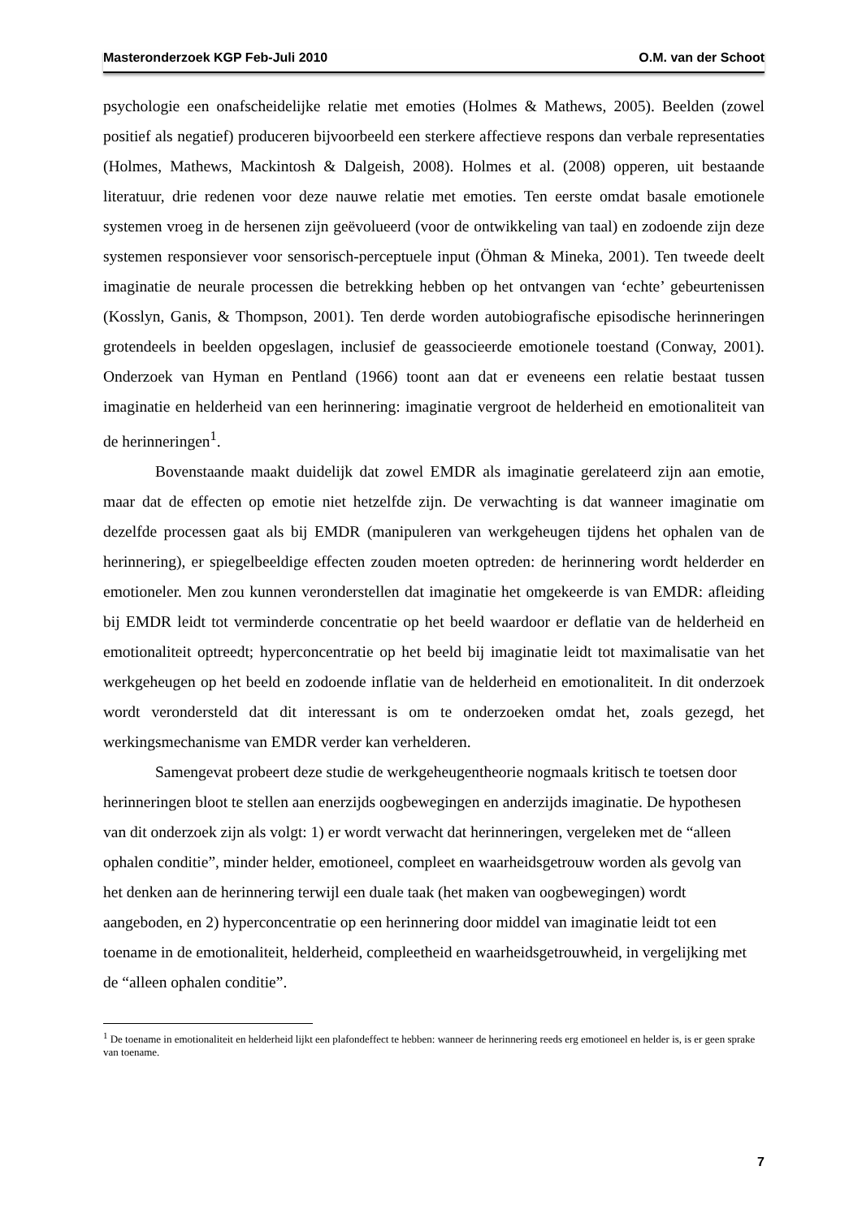Masteronderzoek KGP Feb-Juli 2010 O.M. van der Schoot
psychologie een onafscheidelijke relatie met emoties (Holmes & Mathews, 2005). Beelden (zowel positief als negatief) produceren bijvoorbeeld een sterkere affectieve respons dan verbale representaties (Holmes, Mathews, Mackintosh & Dalgeish, 2008). Holmes et al. (2008) opperen, uit bestaande literatuur, drie redenen voor deze nauwe relatie met emoties. Ten eerste omdat basale emotionele systemen vroeg in de hersenen zijn geëvolueerd (voor de ontwikkeling van taal) en zodoende zijn deze systemen responsiever voor sensorisch-perceptuele input (Öhman & Mineka, 2001). Ten tweede deelt imaginatie de neurale processen die betrekking hebben op het ontvangen van ‘echte’ gebeurtenissen (Kosslyn, Ganis, & Thompson, 2001). Ten derde worden autobiografische episodische herinneringen grotendeels in beelden opgeslagen, inclusief de geassocieerde emotionele toestand (Conway, 2001). Onderzoek van Hyman en Pentland (1966) toont aan dat er eveneens een relatie bestaat tussen imaginatie en helderheid van een herinnering: imaginatie vergroot de helderheid en emotionaliteit van de herinneringen<sup>1</sup>.
Bovenstaande maakt duidelijk dat zowel EMDR als imaginatie gerelateerd zijn aan emotie, maar dat de effecten op emotie niet hetzelfde zijn. De verwachting is dat wanneer imaginatie om dezelfde processen gaat als bij EMDR (manipuleren van werkgeheugen tijdens het ophalen van de herinnering), er spiegelbeeldige effecten zouden moeten optreden: de herinnering wordt helderder en emotioneler. Men zou kunnen veronderstellen dat imaginatie het omgekeerde is van EMDR: afleiding bij EMDR leidt tot verminderde concentratie op het beeld waardoor er deflatie van de helderheid en emotionaliteit optreedt; hyperconcentratie op het beeld bij imaginatie leidt tot maximalisatie van het werkgeheugen op het beeld en zodoende inflatie van de helderheid en emotionaliteit. In dit onderzoek wordt verondersteld dat dit interessant is om te onderzoeken omdat het, zoals gezegd, het werkingsmechanisme van EMDR verder kan verhelderen.
Samengevat probeert deze studie de werkgeheugentheorie nogmaals kritisch te toetsen door herinneringen bloot te stellen aan enerzijds oogbewegingen en anderzijds imaginatie. De hypothesen van dit onderzoek zijn als volgt: 1) er wordt verwacht dat herinneringen, vergeleken met de “alleen ophalen conditie”, minder helder, emotioneel, compleet en waarheidsgetrouw worden als gevolg van het denken aan de herinnering terwijl een duale taak (het maken van oogbewegingen) wordt aangeboden, en 2) hyperconcentratie op een herinnering door middel van imaginatie leidt tot een toename in de emotionaliteit, helderheid, compleetheid en waarheidsgetrouwheid, in vergelijking met de “alleen ophalen conditie”.
<sup>1</sup> De toename in emotionaliteit en helderheid lijkt een plafondeffect te hebben: wanneer de herinnering reeds erg emotioneel en helder is, is er geen sprake van toename.
7